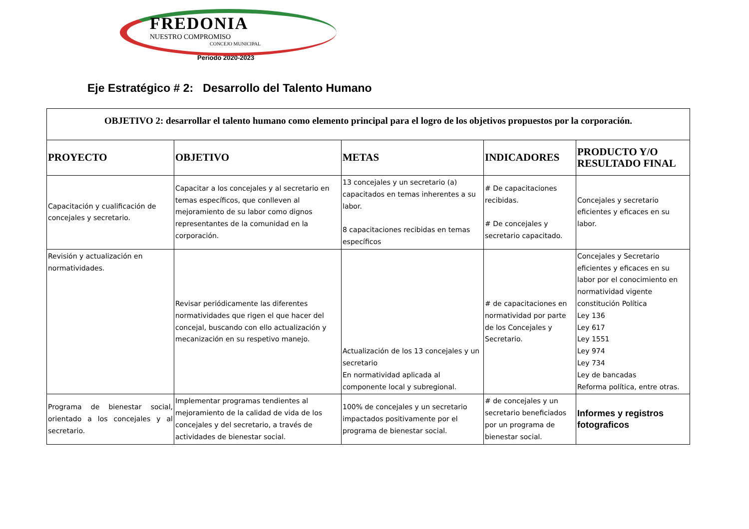FREDONIA
NUESTRO COMPROMISO
CONCEJO MUNICIPAL
Periodo 2020-2023
Eje Estratégico # 2: Desarrollo del Talento Humano
| OBJETIVO 2: desarrollar el talento humano como elemento principal para el logro de los objetivos propuestos por la corporación. | | | | |
| PROYECTO | OBJETIVO | METAS | INDICADORES | PRODUCTO Y/O RESULTADO FINAL |
| Capacitación y cualificación de concejales y secretario. | Capacitar a los concejales y al secretario en temas específicos, que conlleven al mejoramiento de su labor como dignos representantes de la comunidad en la corporación. | 13 concejales y un secretario (a) capacitados en temas inherentes a su labor. 8 capacitaciones recibidas en temas específicos | # De capacitaciones recibidas. # De concejales y secretario capacitado. | Concejales y secretario eficientes y eficaces en su labor. |
| Revisión y actualización en normatividades. | Revisar periódicamente las diferentes normatividades que rigen el que hacer del concejal, buscando con ello actualización y mecanización en su respetivo manejo. | Actualización de los 13 concejales y un secretario En normatividad aplicada al componente local y subregional. | # de capacitaciones en normatividad por parte de los Concejales y Secretario. | Concejales y Secretario eficientes y eficaces en su labor por el conocimiento en normatividad vigente constitución Política Ley 136 Ley 617 Ley 1551 Ley 974 Ley 734 Ley de bancadas Reforma política, entre otras. |
| Programa de bienestar social, orientado a los concejales y al secretario. | Implementar programas tendientes al mejoramiento de la calidad de vida de los concejales y del secretario, a través de actividades de bienestar social. | 100% de concejales y un secretario impactados positivamente por el programa de bienestar social. | # de concejales y un secretario beneficiados por un programa de bienestar social. | Informes y registros fotograficos |